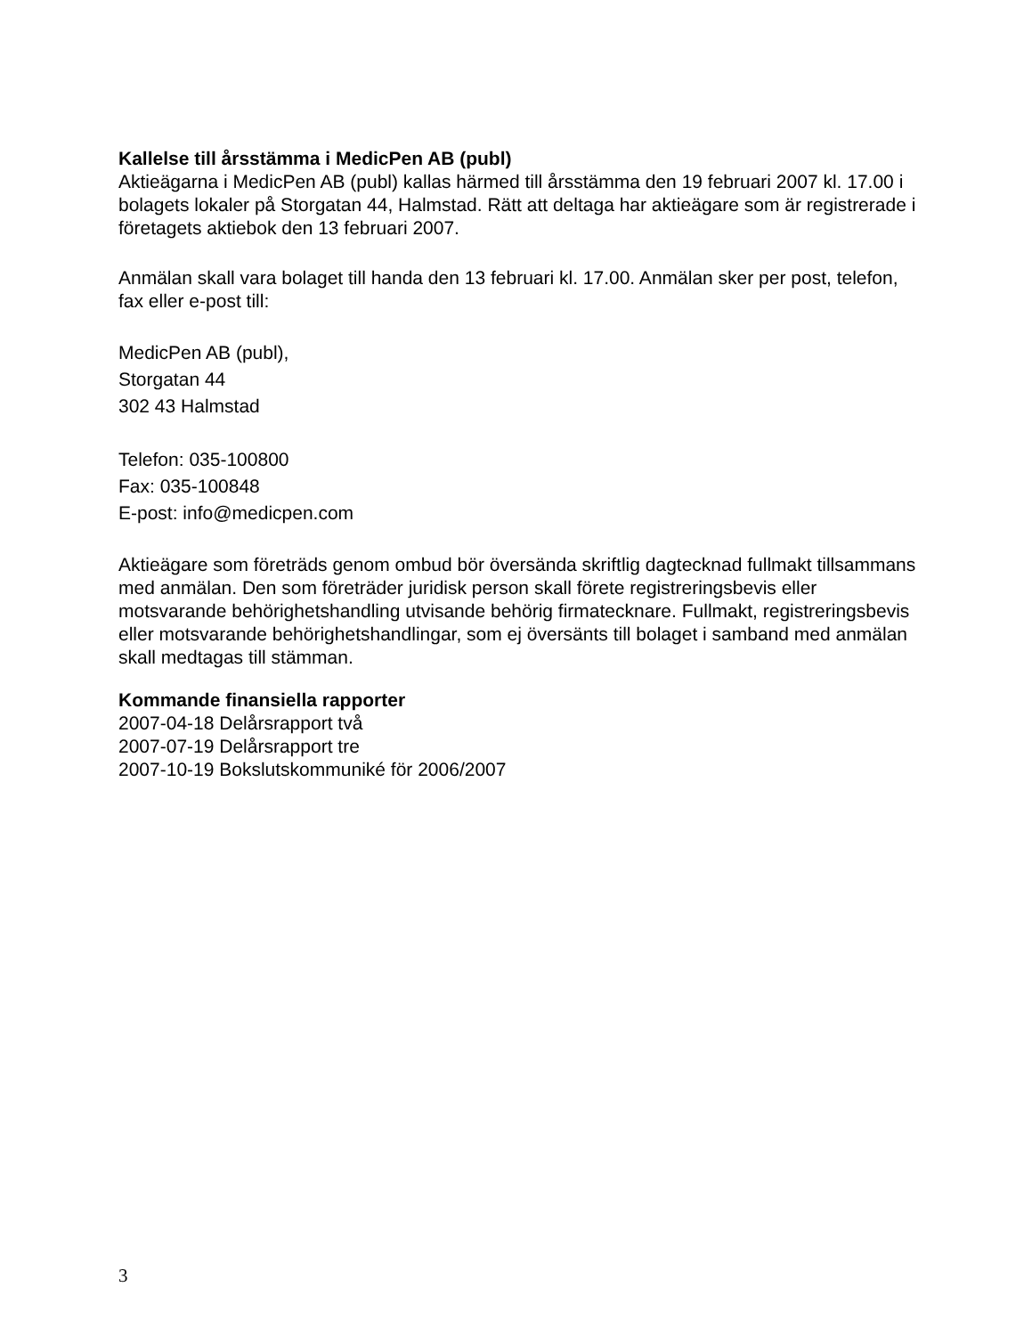Kallelse till årsstämma i MedicPen AB (publ)
Aktieägarna i MedicPen AB (publ) kallas härmed till årsstämma den 19 februari 2007 kl. 17.00 i bolagets lokaler på Storgatan 44, Halmstad. Rätt att deltaga har aktieägare som är registrerade i företagets aktiebok den 13 februari 2007.
Anmälan skall vara bolaget till handa den 13 februari kl. 17.00. Anmälan sker per post, telefon, fax eller e-post till:
MedicPen AB (publ),
Storgatan 44
302 43 Halmstad
Telefon: 035-100800
Fax: 035-100848
E-post: info@medicpen.com
Aktieägare som företräds genom ombud bör översända skriftlig dagtecknad fullmakt tillsammans med anmälan. Den som företräder juridisk person skall förete registreringsbevis eller motsvarande behörighetshandling utvisande behörig firmatecknare. Fullmakt, registreringsbevis eller motsvarande behörighetshandlingar, som ej översänts till bolaget i samband med anmälan skall medtagas till stämman.
Kommande finansiella rapporter
2007-04-18 Delårsrapport två
2007-07-19 Delårsrapport tre
2007-10-19 Bokslutskommuniké för 2006/2007
3